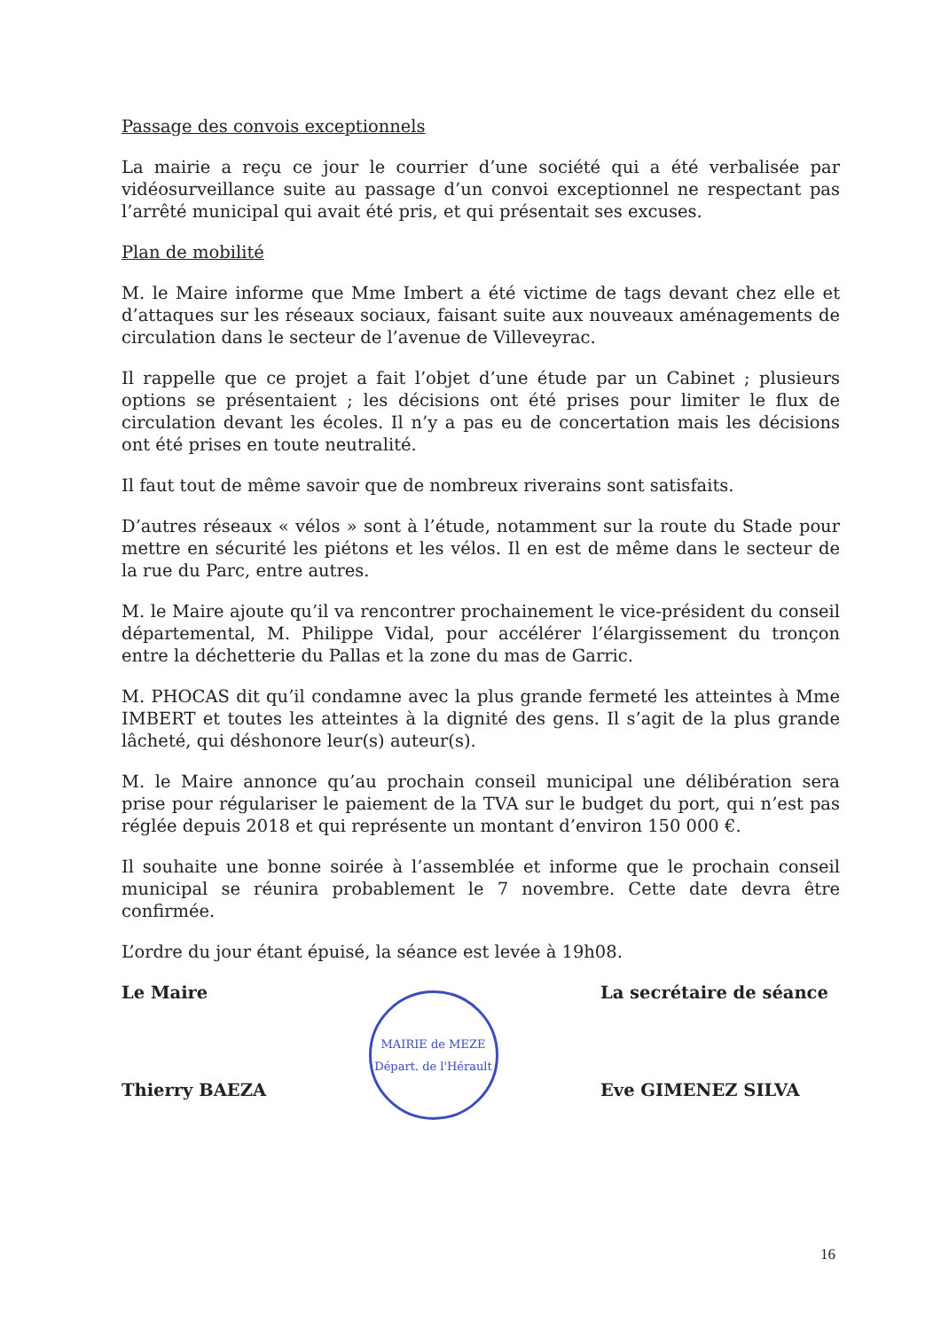Passage des convois exceptionnels
La mairie a reçu ce jour le courrier d’une société qui a été verbalisée par vidéosurveillance suite au passage d’un convoi exceptionnel ne respectant pas l’arrêté municipal qui avait été pris, et qui présentait ses excuses.
Plan de mobilité
M. le Maire informe que Mme Imbert a été victime de tags devant chez elle et d’attaques sur les réseaux sociaux, faisant suite aux nouveaux aménagements de circulation dans le secteur de l’avenue de Villeveyrac.
Il rappelle que ce projet a fait l’objet d’une étude par un Cabinet ; plusieurs options se présentaient ; les décisions ont été prises pour limiter le flux de circulation devant les écoles. Il n’y a pas eu de concertation mais les décisions ont été prises en toute neutralité.
Il faut tout de même savoir que de nombreux riverains sont satisfaits.
D’autres réseaux « vélos » sont à l’étude, notamment sur la route du Stade pour mettre en sécurité les piétons et les vélos. Il en est de même dans le secteur de la rue du Parc, entre autres.
M. le Maire ajoute qu’il va rencontrer prochainement le vice-président du conseil départemental, M. Philippe Vidal, pour accélérer l’élargissement du tronçon entre la déchetterie du Pallas et la zone du mas de Garric.
M. PHOCAS dit qu’il condamne avec la plus grande fermeté les atteintes à Mme IMBERT et toutes les atteintes à la dignité des gens. Il s’agit de la plus grande lâcheté, qui déshonore leur(s) auteur(s).
M. le Maire annonce qu’au prochain conseil municipal une délibération sera prise pour régulariser le paiement de la TVA sur le budget du port, qui n’est pas réglée depuis 2018 et qui représente un montant d’environ 150 000 €.
Il souhaite une bonne soirée à l’assemblée et informe que le prochain conseil municipal se réunira probablement le 7 novembre. Cette date devra être confirmée.
L’ordre du jour étant épuisé, la séance est levée à 19h08.
Le Maire
Thierry BAEZA
MAIRIE de MEZE
Départ. de l'Hérault
La secrétaire de séance
Eve GIMENEZ SILVA
16